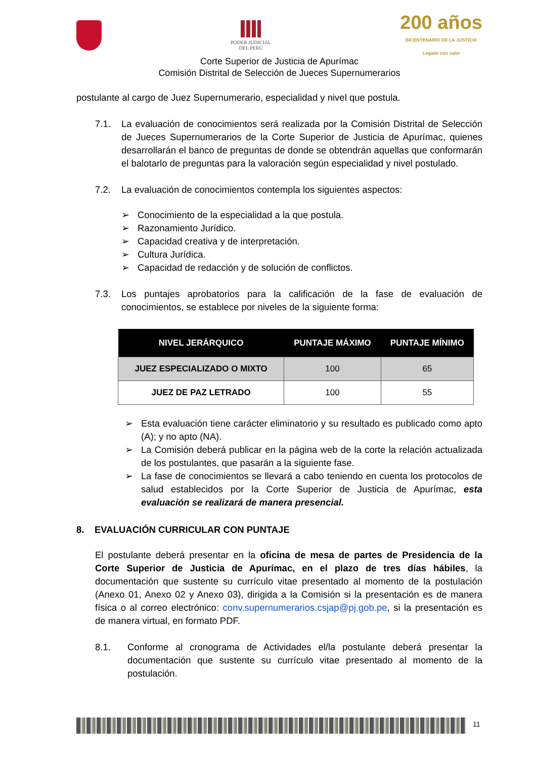PODER JUDICIAL
DEL PERÚ
200 años
BICENTENARIO DE LA JUSTICIA
Legado con valor
Corte Superior de Justicia de Apurímac
Comisión Distrital de Selección de Jueces Supernumerarios
postulante al cargo de Juez Supernumerario, especialidad y nivel que postula.
7.1. La evaluación de conocimientos será realizada por la Comisión Distrital de Selección de Jueces Supernumerarios de la Corte Superior de Justicia de Apurímac, quienes desarrollarán el banco de preguntas de donde se obtendrán aquellas que conformarán el balotarlo de preguntas para la valoración según especialidad y nivel postulado.
7.2. La evaluación de conocimientos contempla los siguientes aspectos:
➢ Conocimiento de la especialidad a la que postula.
➢ Razonamiento Jurídico.
➢ Capacidad creativa y de interpretación.
➢ Cultura Jurídica.
➢ Capacidad de redacción y de solución de conflictos.
7.3. Los puntajes aprobatorios para la calificación de la fase de evaluación de conocimientos, se establece por niveles de la siguiente forma:
| NIVEL JERÁRQUICO | PUNTAJE MÁXIMO | PUNTAJE MÍNIMO |
| --- | --- | --- |
| JUEZ ESPECIALIZADO O MIXTO | 100 | 65 |
| JUEZ DE PAZ LETRADO | 100 | 55 |
➢ Esta evaluación tiene carácter eliminatorio y su resultado es publicado como apto (A); y no apto (NA).
➢ La Comisión deberá publicar en la página web de la corte la relación actualizada de los postulantes, que pasarán a la siguiente fase.
➢ La fase de conocimientos se llevará a cabo teniendo en cuenta los protocolos de salud establecidos por la Corte Superior de Justicia de Apurímac, esta evaluación se realizará de manera presencial.
8. EVALUACIÓN CURRICULAR CON PUNTAJE
El postulante deberá presentar en la oficina de mesa de partes de Presidencia de la Corte Superior de Justicia de Apurímac, en el plazo de tres días hábiles, la documentación que sustente su currículo vitae presentado al momento de la postulación (Anexo 01, Anexo 02 y Anexo 03), dirigida a la Comisión si la presentación es de manera física o al correo electrónico: conv.supernumerarios.csjap@pj.gob.pe, si la presentación es de manera virtual, en formato PDF.
8.1. Conforme al cronograma de Actividades el/la postulante deberá presentar la documentación que sustente su currículo vitae presentado al momento de la postulación.
11